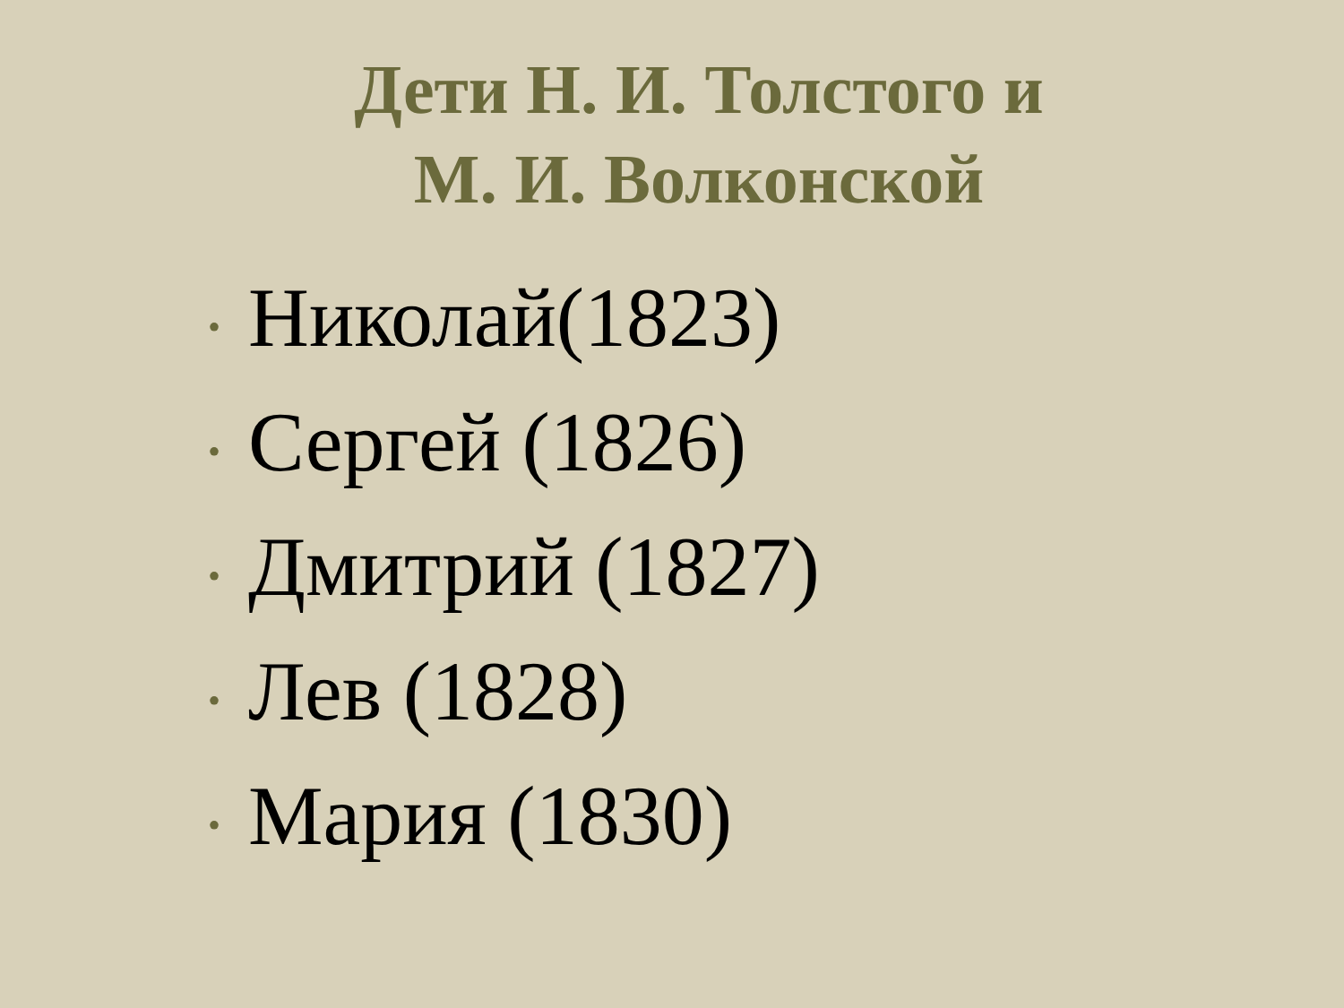Дети Н. И. Толстого и
М. И. Волконской
• Николай(1823)
• Сергей (1826)
• Дмитрий (1827)
• Лев (1828)
• Мария (1830)